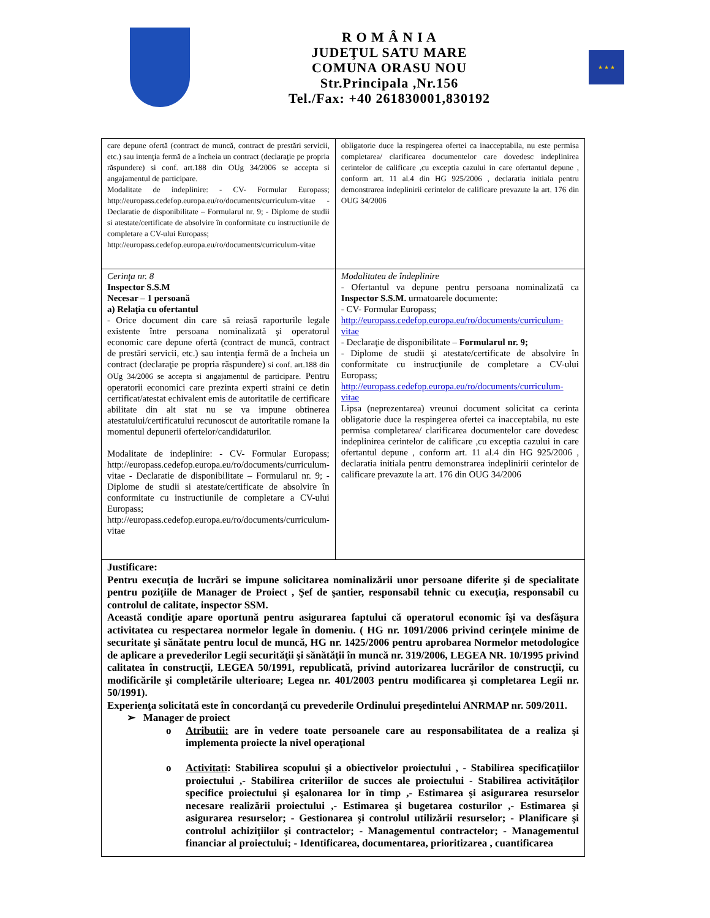R O M Â N I A
JUDEŢUL SATU MARE
COMUNA ORASU NOU
Str.Principala ,Nr.156
Tel./Fax: +40 261830001,830192
★ ★ ★
| care depune ofertă (contract de muncă, contract de prestări servicii, etc.) sau intenţia fermă de a încheia un contract (declaraţie pe propria răspundere) si conf. art.188 din OUg 34/2006 se accepta si angajamentul de participare. Modalitate de indeplinire: - CV- Formular Europass; http://europass.cedefop.europa.eu/ro/documents/curriculum-vitae - Declaratie de disponibilitate – Formularul nr. 9; - Diplome de studii si atestate/certificate de absolvire în conformitate cu instructiunile de completare a CV-ului Europass; http://europass.cedefop.europa.eu/ro/documents/curriculum-vitae | obligatorie duce la respingerea ofertei ca inacceptabila, nu este permisa completarea/ clarificarea documentelor care dovedesc indeplinirea cerintelor de calificare ,cu exceptia cazului in care ofertantul depune , conform art. 11 al.4 din HG 925/2006 , declaratia initiala pentru demonstrarea indeplinirii cerintelor de calificare prevazute la art. 176 din OUG 34/2006 |
| Cerinţa nr. 8 Inspector S.S.M Necesar – 1 persoană a) Relaţia cu ofertantul - Orice document din care să reiasă raporturile legale existente între persoana nominalizată şi operatorul economic care depune ofertă (contract de muncă, contract de prestări servicii, etc.) sau intenţia fermă de a încheia un contract (declaraţie pe propria răspundere) si conf. art.188 din OUg 34/2006 se accepta si angajamentul de participare. Pentru operatorii economici care prezinta experti straini ce detin certificat/atestat echivalent emis de autoritatile de certificare abilitate din alt stat nu se va impune obtinerea atestatului/certificatului recunoscut de autoritatile romane la momentul depunerii ofertelor/candidaturilor. Modalitate de indeplinire: - CV- Formular Europass; http://europass.cedefop.europa.eu/ro/documents/curriculum-vitae - Declaratie de disponibilitate – Formularul nr. 9; - Diplome de studii si atestate/certificate de absolvire în conformitate cu instructiunile de completare a CV-ului Europass; http://europass.cedefop.europa.eu/ro/documents/curriculum-vitae | Modalitatea de îndeplinire - Ofertantul va depune pentru persoana nominalizată ca Inspector S.S.M. urmatoarele documente: - CV- Formular Europass; http://europass.cedefop.europa.eu/ro/documents/curriculum-vitae - Declaraţie de disponibilitate – Formularul nr. 9; - Diplome de studii şi atestate/certificate de absolvire în conformitate cu instrucţiunile de completare a CV-ului Europass; http://europass.cedefop.europa.eu/ro/documents/curriculum-vitae Lipsa (neprezentarea) vreunui document solicitat ca cerinta obligatorie duce la respingerea ofertei ca inacceptabila, nu este permisa completarea/ clarificarea documentelor care dovedesc indeplinirea cerintelor de calificare ,cu exceptia cazului in care ofertantul depune , conform art. 11 al.4 din HG 925/2006 , declaratia initiala pentru demonstrarea indeplinirii cerintelor de calificare prevazute la art. 176 din OUG 34/2006 |
| Justificare: Pentru execuţia de lucrări se impune solicitarea nominalizării unor persoane diferite şi de specialitate pentru poziţiile de Manager de Proiect , Şef de şantier, responsabil tehnic cu execuţia, responsabil cu controlul de calitate, inspector SSM. Această condiţie apare oportună pentru asigurarea faptului că operatorul economic îşi va desfăşura activitatea cu respectarea normelor legale în domeniu. ( HG nr. 1091/2006 privind cerinţele minime de securitate şi sănătate pentru locul de muncă, HG nr. 1425/2006 pentru aprobarea Normelor metodologice de aplicare a prevederilor Legii securităţii şi sănătăţii în muncă nr. 319/2006, LEGEA NR. 10/1995 privind calitatea în construcţii, LEGEA 50/1991, republicată, privind autorizarea lucrărilor de construcţii, cu modificările şi completările ulterioare; Legea nr. 401/2003 pentru modificarea şi completarea Legii nr. 50/1991). Experienţa solicitată este în concordanţă cu prevederile Ordinului preşedintelui ANRMAP nr. 509/2011. ➢ Manager de proiect o Atributii: are în vedere toate persoanele care au responsabilitatea de a realiza şi implementa proiecte la nivel operaţional o Activitati : Stabilirea scopului şi a obiectivelor proiectului , - Stabilirea specificaţiilor proiectului ,- Stabilirea criteriilor de succes ale proiectului - Stabilirea activităţilor specifice proiectului şi eşalonarea lor în timp ,- Estimarea şi asigurarea resurselor necesare realizării proiectului ,- Estimarea şi bugetarea costurilor ,- Estimarea şi asigurarea resurselor; - Gestionarea şi controlul utilizării resurselor; - Planificare şi controlul achiziţiilor şi contractelor; - Managementul contractelor; - Managementul financiar al proiectului; - Identificarea, documentarea, prioritizarea , cuantificarea | |